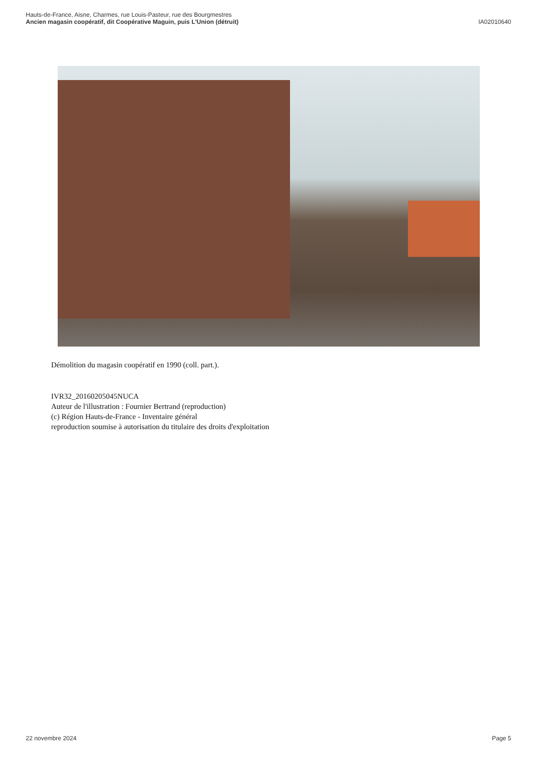Hauts-de-France, Aisne, Charmes, rue Louis-Pasteur, rue des Bourgmestres
Ancien magasin coopératif, dit Coopérative Maguin, puis L'Union (détruit)
IA02010640
Démolition du magasin coopératif en 1990 (coll. part.).
IVR32_20160205045NUCA
Auteur de l'illustration : Fournier Bertrand (reproduction)
(c) Région Hauts-de-France - Inventaire général
reproduction soumise à autorisation du titulaire des droits d'exploitation
22 novembre 2024 Page 5